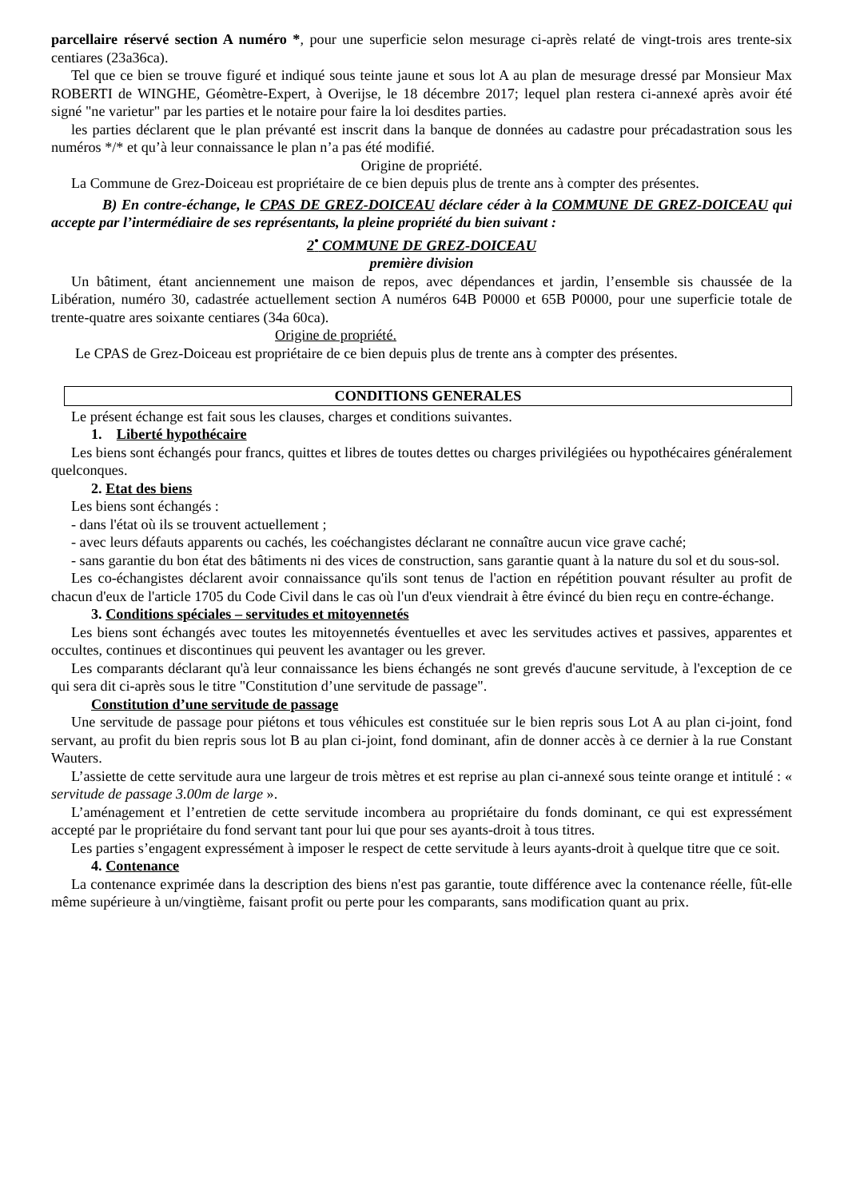parcellaire réservé section A numéro *, pour une superficie selon mesurage ci-après relaté de vingt-trois ares trente-six centiares (23a36ca).
Tel que ce bien se trouve figuré et indiqué sous teinte jaune et sous lot A au plan de mesurage dressé par Monsieur Max ROBERTI de WINGHE, Géomètre-Expert, à Overijse, le 18 décembre 2017; lequel plan restera ci-annexé après avoir été signé "ne varietur" par les parties et le notaire pour faire la loi desdites parties.
les parties déclarent que le plan prévanté est inscrit dans la banque de données au cadastre pour précadastration sous les numéros */* et qu’à leur connaissance le plan n’a pas été modifié.
Origine de propriété.
La Commune de Grez-Doiceau est propriétaire de ce bien depuis plus de trente ans à compter des présentes.
B) En contre-échange, le CPAS DE GREZ-DOICEAU déclare céder à la COMMUNE DE GREZ-DOICEAU qui accepte par l’intermédiaire de ses représentants, la pleine propriété du bien suivant :
2<sup>•</sup> COMMUNE DE GREZ-DOICEAU
première division
Un bâtiment, étant anciennement une maison de repos, avec dépendances et jardin, l’ensemble sis chaussée de la Libération, numéro 30, cadastrée actuellement section A numéros 64B P0000 et 65B P0000, pour une superficie totale de trente-quatre ares soixante centiares (34a 60ca).
Origine de propriété.
Le CPAS de Grez-Doiceau est propriétaire de ce bien depuis plus de trente ans à compter des présentes.
CONDITIONS GENERALES
Le présent échange est fait sous les clauses, charges et conditions suivantes.
1. Liberté hypothécaire
Les biens sont échangés pour francs, quittes et libres de toutes dettes ou charges privilégiées ou hypothécaires généralement quelconques.
2. Etat des biens
Les biens sont échangés :
- dans l'état où ils se trouvent actuellement ;
- avec leurs défauts apparents ou cachés, les coéchangistes déclarant ne connaître aucun vice grave caché;
- sans garantie du bon état des bâtiments ni des vices de construction, sans garantie quant à la nature du sol et du sous-sol.
Les co-échangistes déclarent avoir connaissance qu'ils sont tenus de l'action en répétition pouvant résulter au profit de chacun d'eux de l'article 1705 du Code Civil dans le cas où l'un d'eux viendrait à être évincé du bien reçu en contre-échange.
3. Conditions spéciales – servitudes et mitoyennetés
Les biens sont échangés avec toutes les mitoyennetés éventuelles et avec les servitudes actives et passives, apparentes et occultes, continues et discontinues qui peuvent les avantager ou les grever.
Les comparants déclarant qu'à leur connaissance les biens échangés ne sont grevés d'aucune servitude, à l'exception de ce qui sera dit ci-après sous le titre "Constitution d’une servitude de passage".
Constitution d’une servitude de passage
Une servitude de passage pour piétons et tous véhicules est constituée sur le bien repris sous Lot A au plan ci-joint, fond servant, au profit du bien repris sous lot B au plan ci-joint, fond dominant, afin de donner accès à ce dernier à la rue Constant Wauters.
L’assiette de cette servitude aura une largeur de trois mètres et est reprise au plan ci-annexé sous teinte orange et intitulé : « servitude de passage 3.00m de large ».
L’aménagement et l’entretien de cette servitude incombera au propriétaire du fonds dominant, ce qui est expressément accepté par le propriétaire du fond servant tant pour lui que pour ses ayants-droit à tous titres.
Les parties s’engagent expressément à imposer le respect de cette servitude à leurs ayants-droit à quelque titre que ce soit.
4. Contenance
La contenance exprimée dans la description des biens n'est pas garantie, toute différence avec la contenance réelle, fût-elle même supérieure à un/vingtième, faisant profit ou perte pour les comparants, sans modification quant au prix.